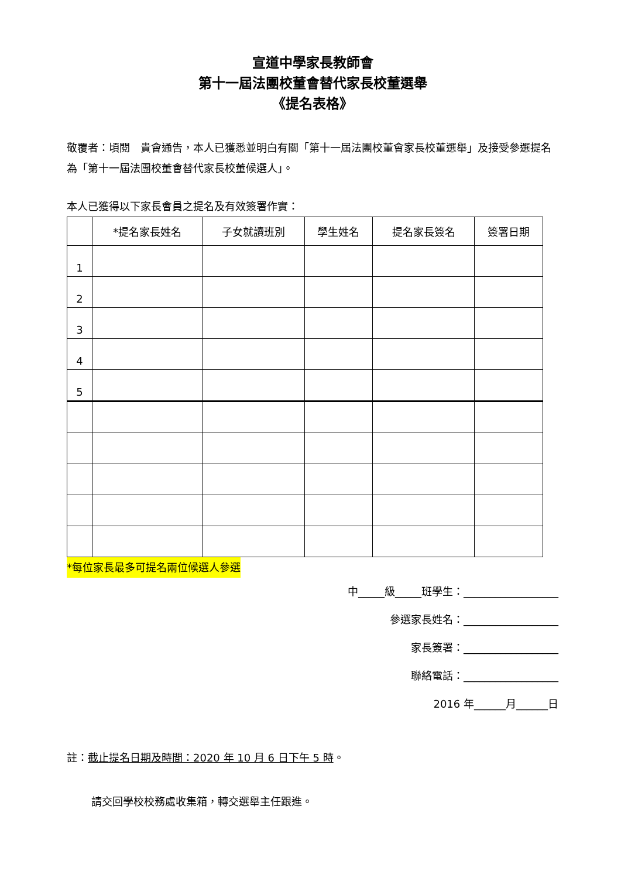宣道中學家長教師會
第十一屆法團校董會替代家長校董選舉
《提名表格》
敬覆者：頃閱　貴會通告，本人已獲悉並明白有關「第十一屆法團校董會家長校董選舉」及接受參選提名為「第十一屆法團校董會替代家長校董候選人」。
本人已獲得以下家長會員之提名及有效簽署作實：
| | *提名家長姓名 | 子女就讀班別 | 學生姓名 | 提名家長簽名 | 簽署日期 |
| --- | --- | --- | --- | --- | --- |
| 1 | | | | | |
| 2 | | | | | |
| 3 | | | | | |
| 4 | | | | | |
| 5 | | | | | |
*每位家長最多可提名兩位候選人參選
中_____級_____班學生：__________________
參選家長姓名：__________________
家長簽署：__________________
聯絡電話：__________________
2016 年______月______日
註：截止提名日期及時間：2020 年 10 月 6 日下午 5 時。
請交回學校校務處收集箱，轉交選舉主任跟進。